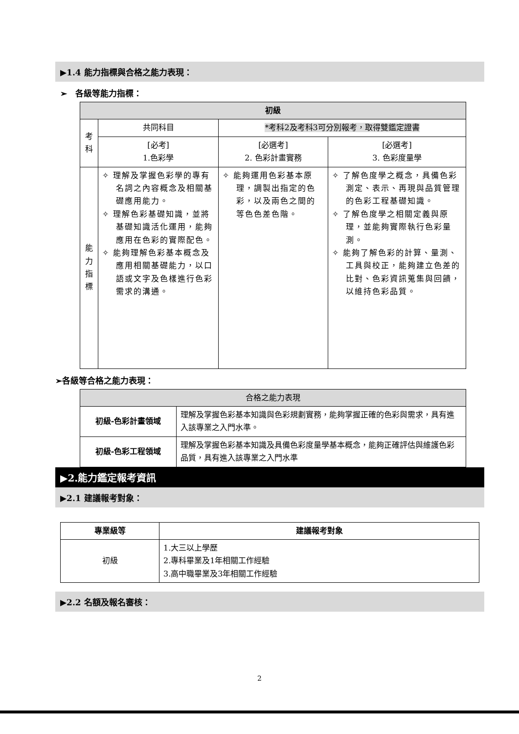▶1.4 能力指標與合格之能力表現：
➢　各級等能力指標：
| 初級 | | | |
| --- | --- | --- | --- |
| 考科 | 共同科目 | *考科2及考科3可分別報考，取得雙鑑定證書 | |
| | [必考] 1.色彩學 | [必選考] 2. 色彩計畫實務 | [必選考] 3. 色彩度量學 |
| 能力 指標 | ✧ 理解及掌握色彩學的專有名詞之內容概念及相關基礎應用能力。 ✧ 理解色彩基礎知識，並將基礎知識活化運用，能夠應用在色彩的實際配色。 ✧ 能夠理解色彩基本概念及應用相關基礎能力，以口語或文字及色樣進行色彩需求的溝通。 | ✧ 能夠運用色彩基本原理，調製出指定的色彩，以及兩色之間的等色色差色階。 | ✧ 了解色度學之概念，具備色彩測定、表示、再現與品質管理的色彩工程基礎知識。 ✧ 了解色度學之相關定義與原理，並能夠實際執行色彩量測。 ✧ 能夠了解色彩的計算、量測、工具與校正，能夠建立色差的比對、色彩資訊蒐集與回饋，以維持色彩品質。 |
➢各級等合格之能力表現：
| 合格之能力表現 | |
| --- | --- |
| 初級-色彩計畫領域 | 理解及掌握色彩基本知識與色彩規劃實務，能夠掌握正確的色彩與需求，具有進入該專業之入門水準。 |
| 初級-色彩工程領域 | 理解及掌握色彩基本知識及具備色彩度量學基本概念，能夠正確評估與維護色彩品質，具有進入該專業之入門水準 |
▶2.能力鑑定報考資訊
▶2.1 建議報考對象：
| 專業級等 | 建議報考對象 |
| --- | --- |
| 初級 | 1.大三以上學歷 2.專科畢業及1年相關工作經驗 3.高中職畢業及3年相關工作經驗 |
▶2.2 名額及報名審核：
2